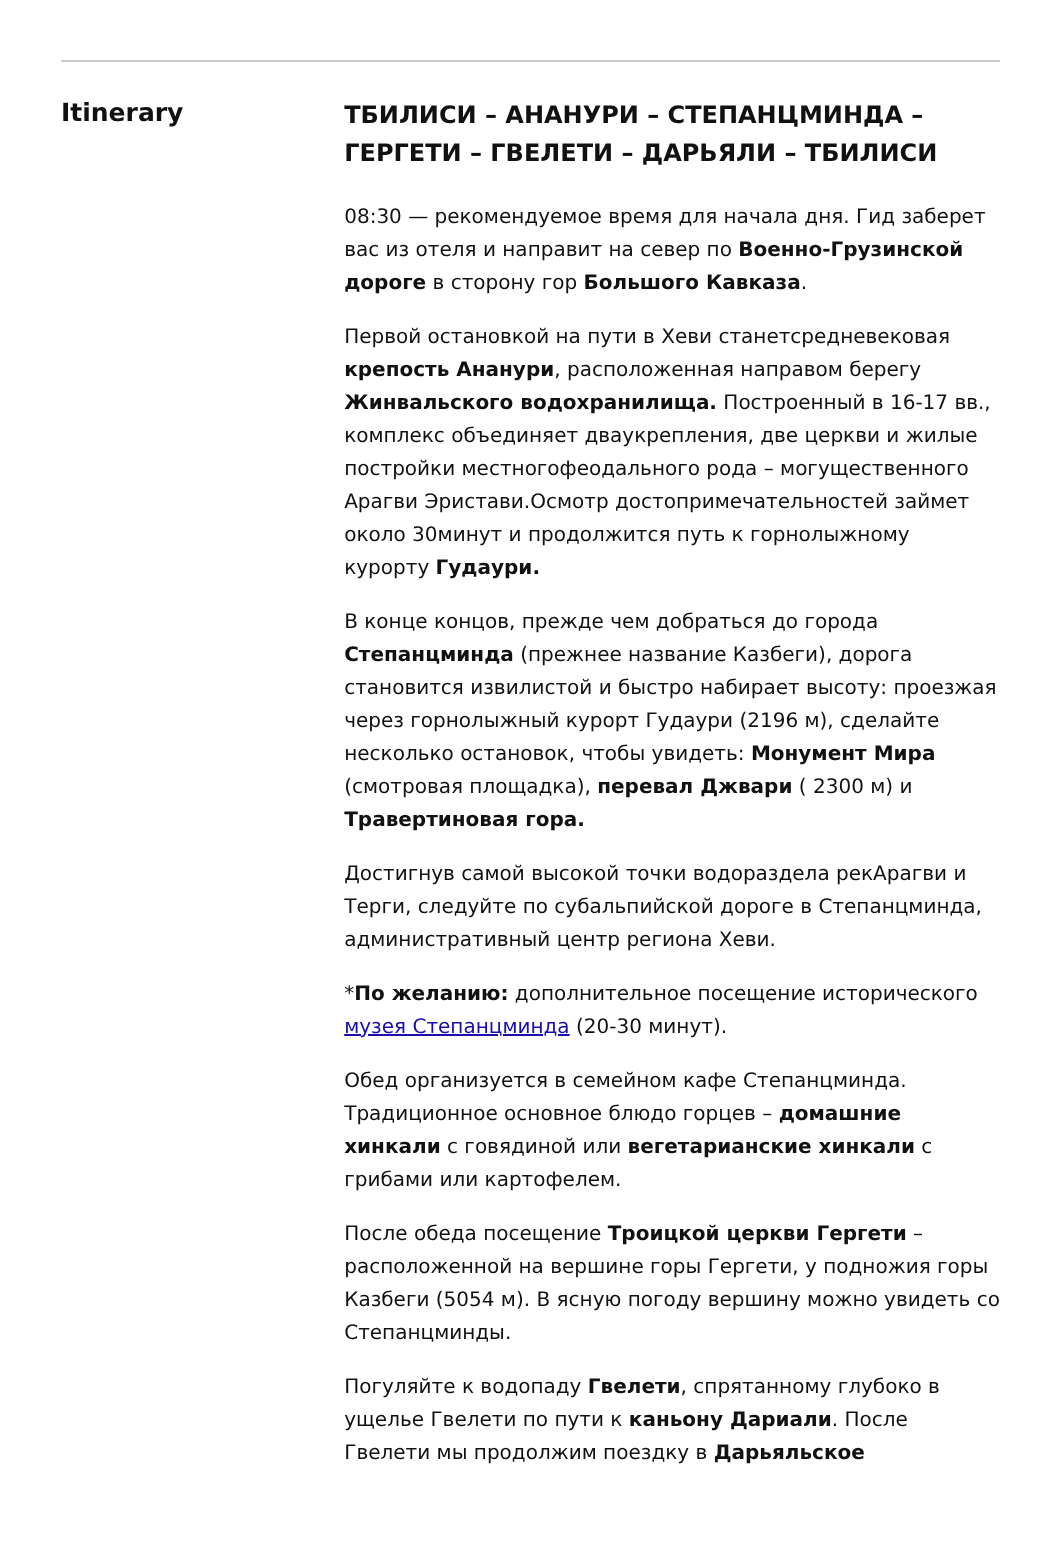Itinerary
ТБИЛИСИ – АНАНУРИ – СТЕПАНЦМИНДА – ГЕРГЕТИ – ГВЕЛЕТИ – ДАРЬЯЛИ – ТБИЛИСИ
08:30 — рекомендуемое время для начала дня. Гид заберет вас из отеля и направит на север по Военно-Грузинской дороге в сторону гор Большого Кавказа.
Первой остановкой на пути в Хеви станетсредневековая крепость Ананури, расположенная направом берегу Жинвальского водохранилища. Построенный в 16-17 вв., комплекс объединяет дваукрепления, две церкви и жилые постройки местногофеодального рода – могущественного Арагви Эристави.Осмотр достопримечательностей займет около 30минут и продолжится путь к горнолыжному курорту Гудаури.
В конце концов, прежде чем добраться до города Степанцминда (прежнее название Казбеги), дорога становится извилистой и быстро набирает высоту: проезжая через горнолыжный курорт Гудаури (2196 м), сделайте несколько остановок, чтобы увидеть: Монумент Мира (смотровая площадка), перевал Джвари ( 2300 м) и Травертиновая гора.
Достигнув самой высокой точки водораздела рекАрагви и Терги, следуйте по субальпийской дороге в Степанцминда, административный центр региона Хеви.
*По желанию: дополнительное посещение исторического музея Степанцминда (20-30 минут).
Обед организуется в семейном кафе Степанцминда. Традиционное основное блюдо горцев – домашние хинкали с говядиной или вегетарианские хинкали с грибами или картофелем.
После обеда посещение Троицкой церкви Гергети – расположенной на вершине горы Гергети, у подножия горы Казбеги (5054 м). В ясную погоду вершину можно увидеть со Степанцминды.
Погуляйте к водопаду Гвелети, спрятанному глубоко в ущелье Гвелети по пути к каньону Дариали. После Гвелети мы продолжим поездку в Дарьяльское